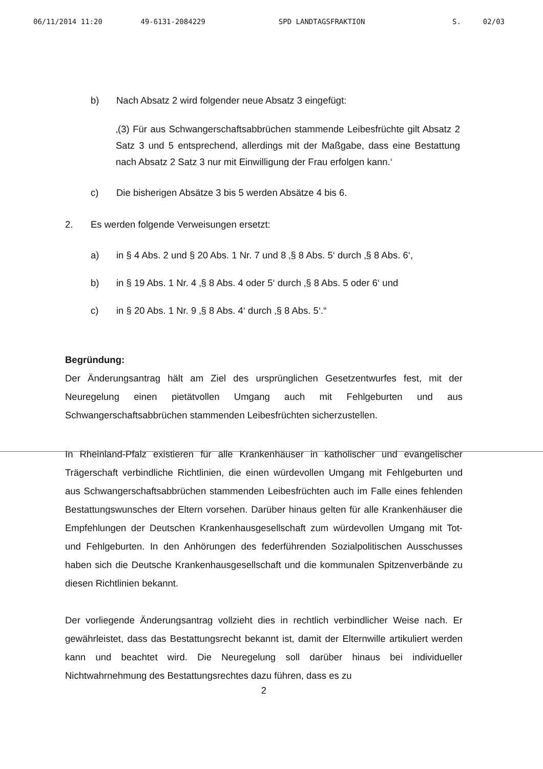06/11/2014 11:20 49-6131-2084229 SPD LANDTAGSFRAKTION S. 02/03
b) Nach Absatz 2 wird folgender neue Absatz 3 eingefügt:
‚(3) Für aus Schwangerschaftsabbrüchen stammende Leibesfrüchte gilt Absatz 2 Satz 3 und 5 entsprechend, allerdings mit der Maßgabe, dass eine Bestattung nach Absatz 2 Satz 3 nur mit Einwilligung der Frau erfolgen kann.‘
c) Die bisherigen Absätze 3 bis 5 werden Absätze 4 bis 6.
2. Es werden folgende Verweisungen ersetzt:
a) in § 4 Abs. 2 und § 20 Abs. 1 Nr. 7 und 8 ‚§ 8 Abs. 5‘ durch ‚§ 8 Abs. 6‘,
b) in § 19 Abs. 1 Nr. 4 ‚§ 8 Abs. 4 oder 5‘ durch ‚§ 8 Abs. 5 oder 6‘ und
c) in § 20 Abs. 1 Nr. 9 ‚§ 8 Abs. 4‘ durch ‚§ 8 Abs. 5‘.“
Begründung:
Der Änderungsantrag hält am Ziel des ursprünglichen Gesetzentwurfes fest, mit der Neuregelung einen pietätvollen Umgang auch mit Fehlgeburten und aus Schwangerschaftsabbrüchen stammenden Leibesfrüchten sicherzustellen.
In Rheinland-Pfalz existieren für alle Krankenhäuser in katholischer und evangelischer Trägerschaft verbindliche Richtlinien, die einen würdevollen Umgang mit Fehlgeburten und aus Schwangerschaftsabbrüchen stammenden Leibesfrüchten auch im Falle eines fehlenden Bestattungswunsches der Eltern vorsehen. Darüber hinaus gelten für alle Krankenhäuser die Empfehlungen der Deutschen Krankenhausgesellschaft zum würdevollen Umgang mit Tot- und Fehlgeburten. In den Anhörungen des federführenden Sozialpolitischen Ausschusses haben sich die Deutsche Krankenhausgesellschaft und die kommunalen Spitzenverbände zu diesen Richtlinien bekannt.
Der vorliegende Änderungsantrag vollzieht dies in rechtlich verbindlicher Weise nach. Er gewährleistet, dass das Bestattungsrecht bekannt ist, damit der Elternwille artikuliert werden kann und beachtet wird. Die Neuregelung soll darüber hinaus bei individueller Nichtwahrnehmung des Bestattungsrechtes dazu führen, dass es zu
2